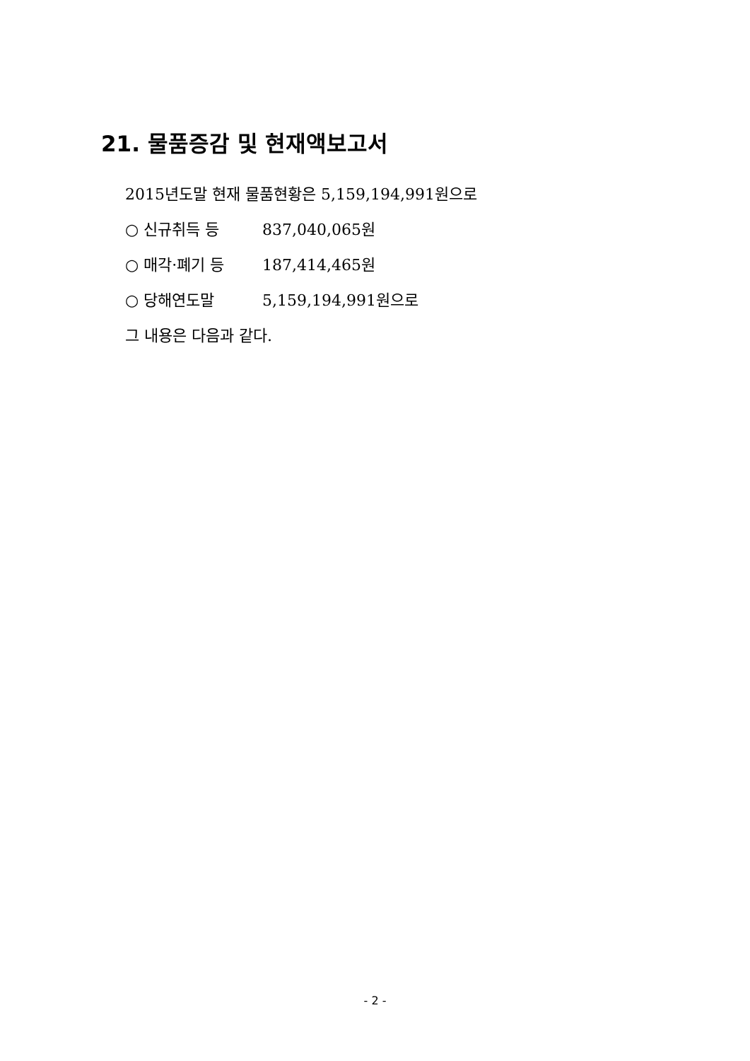21. 물품증감 및 현재액보고서
2015년도말 현재 물품현황은 5,159,194,991원으로
○ 신규취득 등 837,040,065원
○ 매각·폐기 등 187,414,465원
○ 당해연도말 5,159,194,991원으로
그 내용은 다음과 같다.
- 2 -